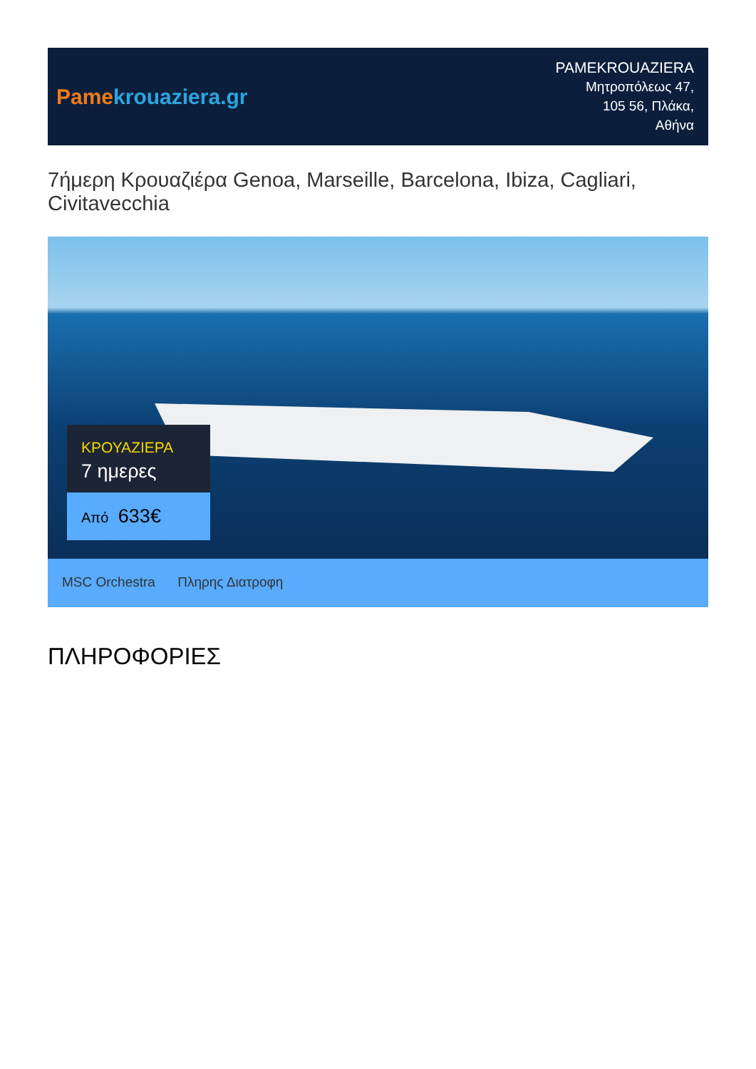Pame krouaziera.gr
PAMEKROUAZIERA
Μητροπόλεως 47,
105 56, Πλάκα,
Αθήνα
7ήμερη Κρουαζιέρα Genoa, Marseille, Barcelona, Ibiza, Cagliari, Civitavecchia
ΚΡΟΥΑΖΙΕΡΑ
7 ημερες
Από 633€
MSC Orchestra Πληρης Διατροφη
ΠΛΗΡΟΦΟΡΙΕΣ